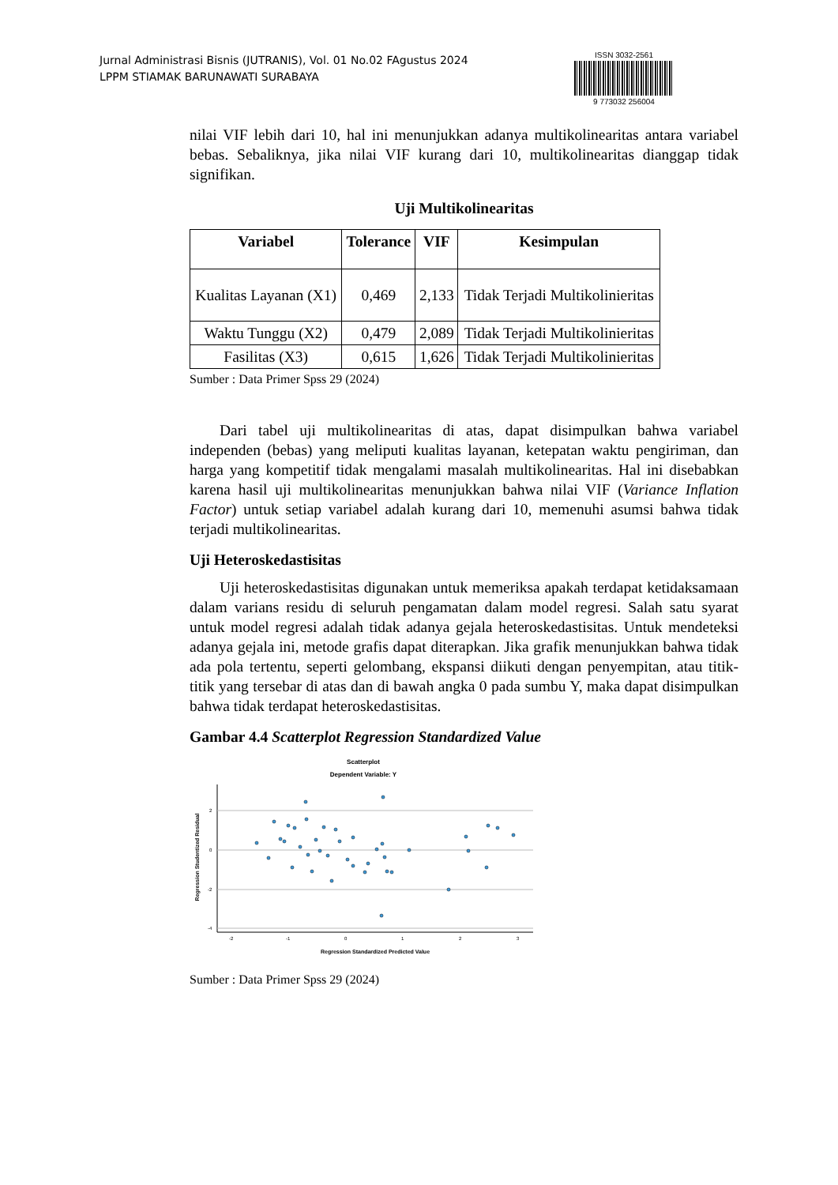Jurnal Administrasi Bisnis (JUTRANIS), Vol. 01 No.02 FAgustus 2024
LPPM STIAMAK BARUNAWATI SURABAYA
ISSN 3032-2561
9 773032 256004
nilai VIF lebih dari 10, hal ini menunjukkan adanya multikolinearitas antara variabel bebas. Sebaliknya, jika nilai VIF kurang dari 10, multikolinearitas dianggap tidak signifikan.
Uji Multikolinearitas
| Variabel | Tolerance | VIF | Kesimpulan |
| --- | --- | --- | --- |
| Kualitas Layanan (X1) | 0,469 | 2,133 | Tidak Terjadi Multikolinieritas |
| Waktu Tunggu (X2) | 0,479 | 2,089 | Tidak Terjadi Multikolinieritas |
| Fasilitas (X3) | 0,615 | 1,626 | Tidak Terjadi Multikolinieritas |
Sumber : Data Primer Spss 29 (2024)
Dari tabel uji multikolinearitas di atas, dapat disimpulkan bahwa variabel independen (bebas) yang meliputi kualitas layanan, ketepatan waktu pengiriman, dan harga yang kompetitif tidak mengalami masalah multikolinearitas. Hal ini disebabkan karena hasil uji multikolinearitas menunjukkan bahwa nilai VIF (Variance Inflation Factor) untuk setiap variabel adalah kurang dari 10, memenuhi asumsi bahwa tidak terjadi multikolinearitas.
Uji Heteroskedastisitas
Uji heteroskedastisitas digunakan untuk memeriksa apakah terdapat ketidaksamaan dalam varians residu di seluruh pengamatan dalam model regresi. Salah satu syarat untuk model regresi adalah tidak adanya gejala heteroskedastisitas. Untuk mendeteksi adanya gejala ini, metode grafis dapat diterapkan. Jika grafik menunjukkan bahwa tidak ada pola tertentu, seperti gelombang, ekspansi diikuti dengan penyempitan, atau titik-titik yang tersebar di atas dan di bawah angka 0 pada sumbu Y, maka dapat disimpulkan bahwa tidak terdapat heteroskedastisitas.
Gambar 4.4 Scatterplot Regression Standardized Value
Scatterplot
Dependent Variable: Y
2
0
-2
-4
-2
-1
0
1
2
3
Regression Studentized Residual
Regression Standardized Predicted Value
Sumber : Data Primer Spss 29 (2024)